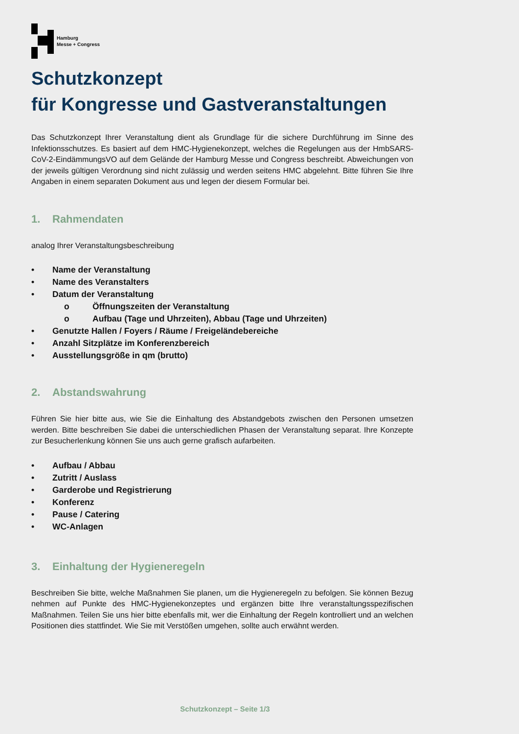Hamburg
Messe + Congress
Schutzkonzept
für Kongresse und Gastveranstaltungen
Das Schutzkonzept Ihrer Veranstaltung dient als Grundlage für die sichere Durchführung im Sinne des Infektionsschutzes. Es basiert auf dem HMC-Hygienekonzept, welches die Regelungen aus der HmbSARS-CoV-2-EindämmungsVO auf dem Gelände der Hamburg Messe und Congress beschreibt. Abweichungen von der jeweils gültigen Verordnung sind nicht zulässig und werden seitens HMC abgelehnt. Bitte führen Sie Ihre Angaben in einem separaten Dokument aus und legen der diesem Formular bei.
1. Rahmendaten
analog Ihrer Veranstaltungsbeschreibung
• Name der Veranstaltung
• Name des Veranstalters
• Datum der Veranstaltung
o Öffnungszeiten der Veranstaltung
o Aufbau (Tage und Uhrzeiten), Abbau (Tage und Uhrzeiten)
• Genutzte Hallen / Foyers / Räume / Freigeländebereiche
• Anzahl Sitzplätze im Konferenzbereich
• Ausstellungsgröße in qm (brutto)
2. Abstandswahrung
Führen Sie hier bitte aus, wie Sie die Einhaltung des Abstandgebots zwischen den Personen umsetzen werden. Bitte beschreiben Sie dabei die unterschiedlichen Phasen der Veranstaltung separat. Ihre Konzepte zur Besucherlenkung können Sie uns auch gerne grafisch aufarbeiten.
• Aufbau / Abbau
• Zutritt / Auslass
• Garderobe und Registrierung
• Konferenz
• Pause / Catering
• WC-Anlagen
3. Einhaltung der Hygieneregeln
Beschreiben Sie bitte, welche Maßnahmen Sie planen, um die Hygieneregeln zu befolgen. Sie können Bezug nehmen auf Punkte des HMC-Hygienekonzeptes und ergänzen bitte Ihre veranstaltungsspezifischen Maßnahmen. Teilen Sie uns hier bitte ebenfalls mit, wer die Einhaltung der Regeln kontrolliert und an welchen Positionen dies stattfindet. Wie Sie mit Verstößen umgehen, sollte auch erwähnt werden.
Schutzkonzept – Seite 1/3